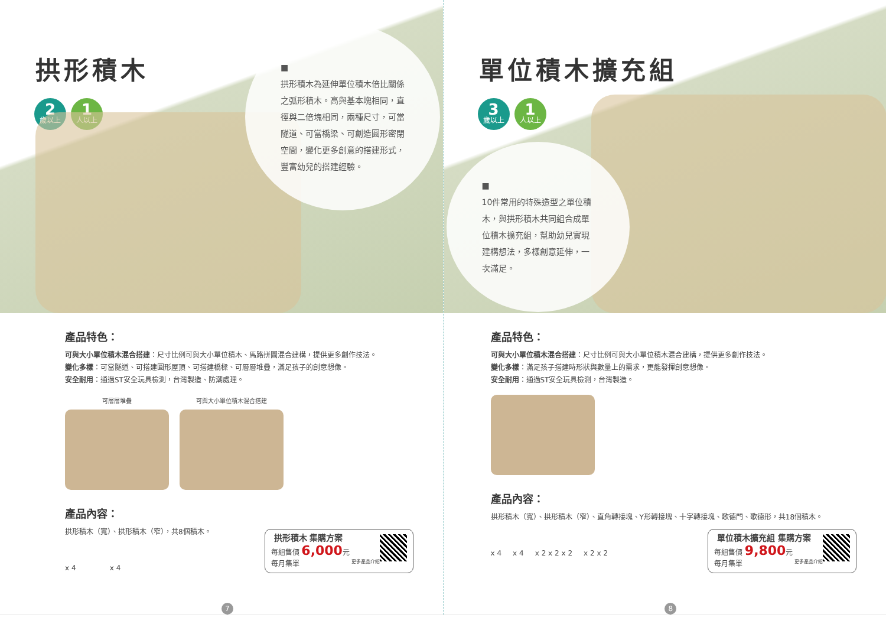拱形積木
2
歲以上
1
人以上
■
拱形積木為延伸單位積木倍比關係之弧形積木。高與基本塊相同，直徑與二倍塊相同，兩種尺寸，可當隧道、可當橋梁、可創造圓形密閉空間，變化更多創意的搭建形式，豐富幼兒的搭建經驗。
產品特色：
可與大小單位積木混合搭建：尺寸比例可與大小單位積木、馬路拼圖混合建構，提供更多創作技法。
變化多樣：可當隧道、可搭建圓形屋頂、可搭建橋樑、可層層堆疊，滿足孩子的創意想像。
安全耐用：通過ST安全玩具檢測，台灣製造、防潮處理。
可層層堆疊 可與大小單位積木混合搭建
產品內容：
拱形積木（寬）、拱形積木（窄），共8個積木。
x 4 x 4
拱形積木 集購方案
每組售價 6,000元
每月集單 更多產品介紹
7
單位積木擴充組
3
歲以上
1
人以上
■
10件常用的特殊造型之單位積木，與拱形積木共同組合成單位積木擴充組，幫助幼兒實現建構想法，多樣創意延伸，一次滿足。
產品特色：
可與大小單位積木混合搭建：尺寸比例可與大小單位積木混合建構，提供更多創作技法。
變化多樣：滿足孩子搭建時形狀與數量上的需求，更能發揮創意想像。
安全耐用：通過ST安全玩具檢測，台灣製造。
產品內容：
拱形積木（寬）、拱形積木（窄）、直角轉接塊、Y形轉接塊、十字轉接塊、歌德門、歌德形，共18個積木。
x 4 x 4 x 2 x 2 x 2 x 2 x 2
單位積木擴充組 集購方案
每組售價 9,800元
每月集單 更多產品介紹
8